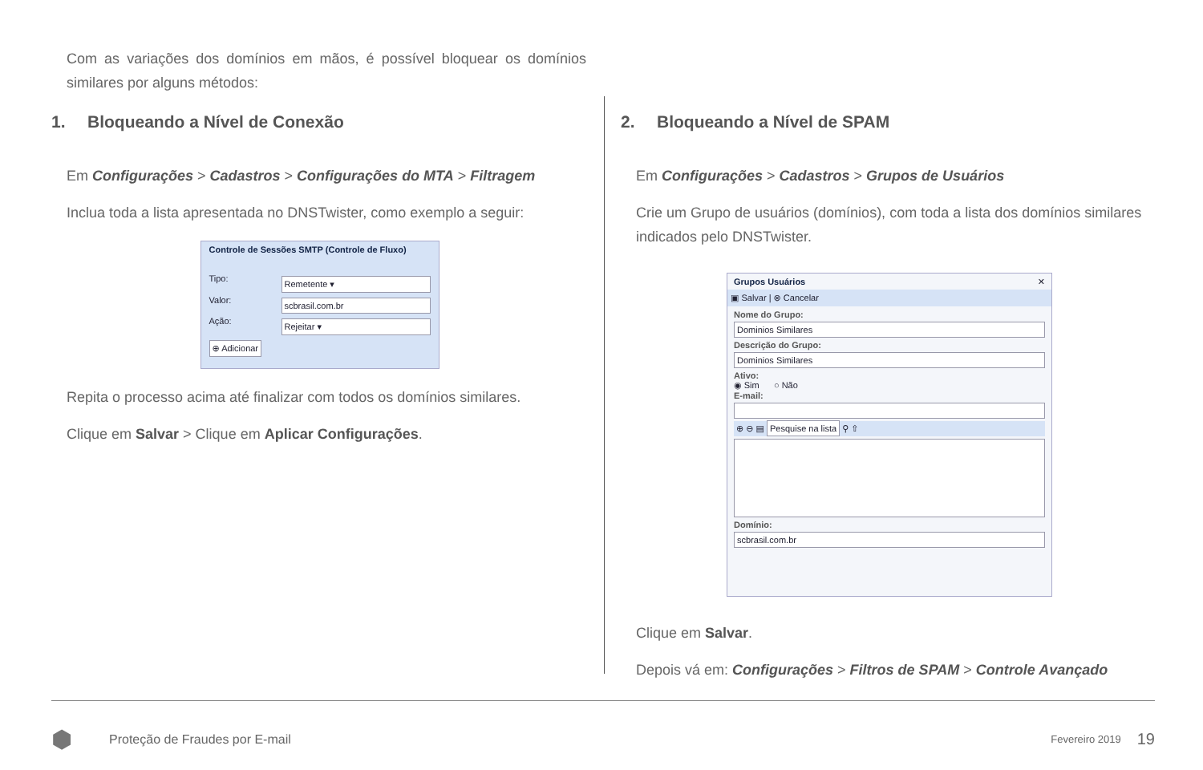Com as variações dos domínios em mãos, é possível bloquear os domínios similares por alguns métodos:
1. Bloqueando a Nível de Conexão
Em Configurações > Cadastros > Configurações do MTA > Filtragem
Inclua toda a lista apresentada no DNSTwister, como exemplo a seguir:
Controle de Sessões SMTP (Controle de Fluxo)
Tipo:
Remetente ▾
Valor:
scbrasil.com.br
Ação:
Rejeitar ▾
⊕ Adicionar
Repita o processo acima até finalizar com todos os domínios similares.
Clique em Salvar > Clique em Aplicar Configurações.
2. Bloqueando a Nível de SPAM
Em Configurações > Cadastros > Grupos de Usuários
Crie um Grupo de usuários (domínios), com toda a lista dos domínios similares indicados pelo DNSTwister.
Grupos Usuários ✕
▣ Salvar | ⊗ Cancelar
Nome do Grupo:
Dominios Similares
Descrição do Grupo:
Dominios Similares
Ativo:
◉ Sim ○ Não
E-mail:
⊕ ⊖ ▤ Pesquise na lista ⚲ ⇧
Domínio:
scbrasil.com.br
Clique em Salvar.
Depois vá em: Configurações > Filtros de SPAM > Controle Avançado
⬢ Proteção de Fraudes por E-mail Fevereiro 2019 19